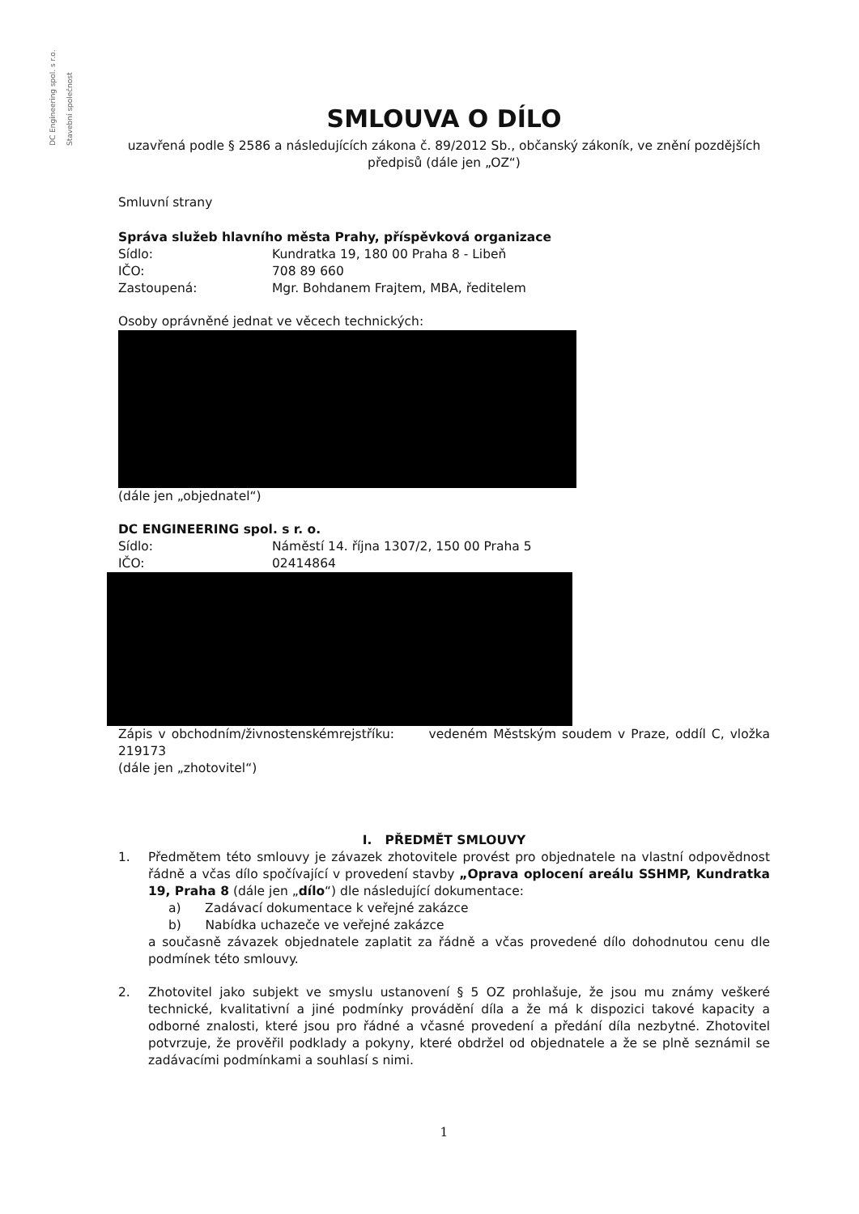DC Engineering spol. s r.o.
Stavební společnost
SMLOUVA O DÍLO
uzavřená podle § 2586 a následujících zákona č. 89/2012 Sb., občanský zákoník, ve znění pozdějších předpisů (dále jen „OZ“)
Smluvní strany
Správa služeb hlavního města Prahy, příspěvková organizace
Sídlo: Kundratka 19, 180 00 Praha 8 - Libeň
IČO: 708 89 660
Zastoupená: Mgr. Bohdanem Frajtem, MBA, ředitelem
Osoby oprávněné jednat ve věcech technických:
(dále jen „objednatel“)
DC ENGINEERING spol. s r. o.
Sídlo: Náměstí 14. října 1307/2, 150 00 Praha 5
IČO: 02414864
Zápis v obchodním/živnostenskémrejstříku: vedeném Městským soudem v Praze, oddíl C, vložka 219173
(dále jen „zhotovitel“)
I. PŘEDMĚT SMLOUVY
1. Předmětem této smlouvy je závazek zhotovitele provést pro objednatele na vlastní odpovědnost řádně a včas dílo spočívající v provedení stavby „Oprava oplocení areálu SSHMP, Kundratka 19, Praha 8 (dále jen „dílo“) dle následující dokumentace:
a) Zadávací dokumentace k veřejné zakázce
b) Nabídka uchazeče ve veřejné zakázce
a současně závazek objednatele zaplatit za řádně a včas provedené dílo dohodnutou cenu dle podmínek této smlouvy.
2. Zhotovitel jako subjekt ve smyslu ustanovení § 5 OZ prohlašuje, že jsou mu známy veškeré technické, kvalitativní a jiné podmínky provádění díla a že má k dispozici takové kapacity a odborné znalosti, které jsou pro řádné a včasné provedení a předání díla nezbytné. Zhotovitel potvrzuje, že prověřil podklady a pokyny, které obdržel od objednatele a že se plně seznámil se zadávacími podmínkami a souhlasí s nimi.
1